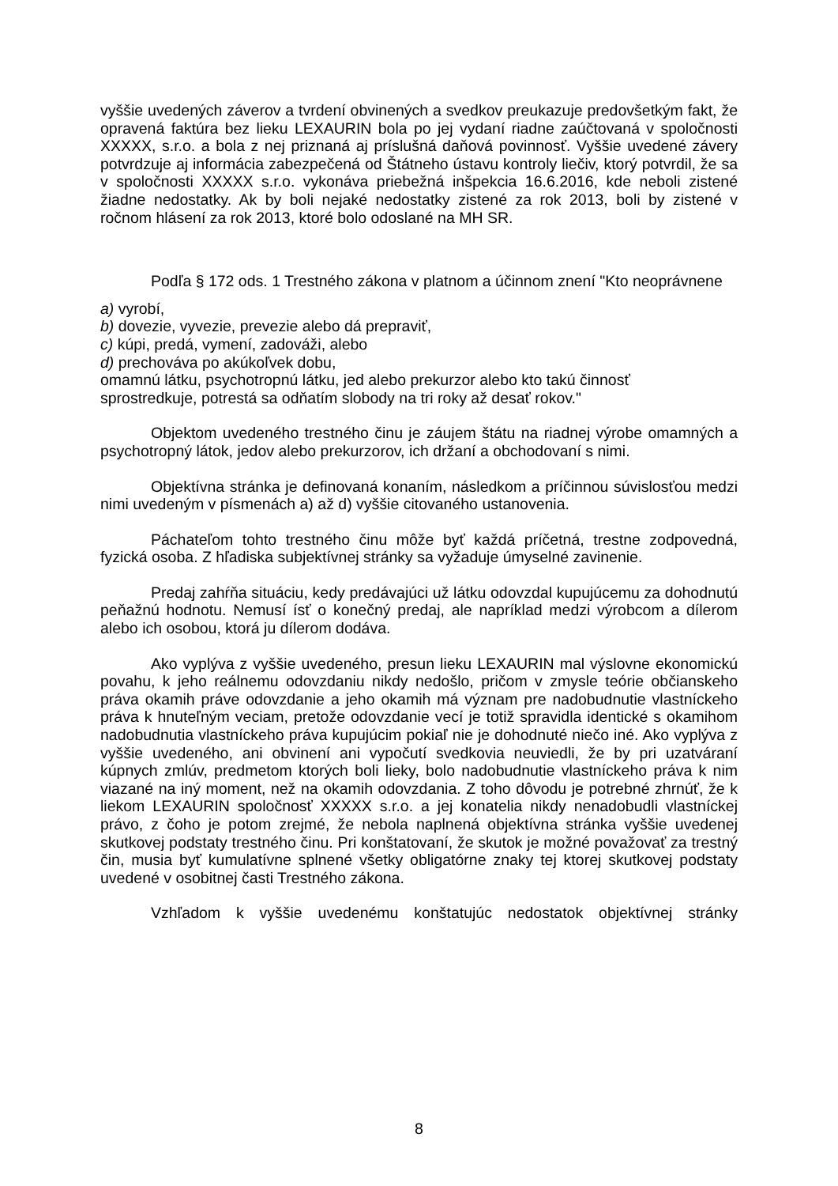vyššie uvedených záverov a tvrdení obvinených a svedkov preukazuje predovšetkým fakt, že opravená faktúra bez lieku LEXAURIN bola po jej vydaní riadne zaúčtovaná v spoločnosti XXXXX, s.r.o. a bola z nej priznaná aj príslušná daňová povinnosť. Vyššie uvedené závery potvrdzuje aj informácia zabezpečená od Štátneho ústavu kontroly liečiv, ktorý potvrdil, že sa v spoločnosti XXXXX s.r.o. vykonáva priebežná inšpekcia 16.6.2016, kde neboli zistené žiadne nedostatky. Ak by boli nejaké nedostatky zistené za rok 2013, boli by zistené v ročnom hlásení za rok 2013, ktoré bolo odoslané na MH SR.
Podľa § 172 ods. 1 Trestného zákona v platnom a účinnom znení "Kto neoprávnene
a) vyrobí,
b) dovezie, vyvezie, prevezie alebo dá prepraviť,
c) kúpi, predá, vymení, zadováži, alebo
d) prechováva po akúkoľvek dobu,
omamnú látku, psychotropnú látku, jed alebo prekurzor alebo kto takú činnosť
sprostredkuje, potrestá sa odňatím slobody na tri roky až desať rokov."
Objektom uvedeného trestného činu je záujem štátu na riadnej výrobe omamných a psychotropný látok, jedov alebo prekurzorov, ich držaní a obchodovaní s nimi.
Objektívna stránka je definovaná konaním, následkom a príčinnou súvislosťou medzi nimi uvedeným v písmenách a) až d) vyššie citovaného ustanovenia.
Páchateľom tohto trestného činu môže byť každá príčetná, trestne zodpovedná, fyzická osoba. Z hľadiska subjektívnej stránky sa vyžaduje úmyselné zavinenie.
Predaj zahŕňa situáciu, kedy predávajúci už látku odovzdal kupujúcemu za dohodnutú peňažnú hodnotu. Nemusí ísť o konečný predaj, ale napríklad medzi výrobcom a dílerom alebo ich osobou, ktorá ju dílerom dodáva.
Ako vyplýva z vyššie uvedeného, presun lieku LEXAURIN mal výslovne ekonomickú povahu, k jeho reálnemu odovzdaniu nikdy nedošlo, pričom v zmysle teórie občianskeho práva okamih práve odovzdanie a jeho okamih má význam pre nadobudnutie vlastníckeho práva k hnuteľným veciam, pretože odovzdanie vecí je totiž spravidla identické s okamihom nadobudnutia vlastníckeho práva kupujúcim pokiaľ nie je dohodnuté niečo iné. Ako vyplýva z vyššie uvedeného, ani obvinení ani vypočutí svedkovia neuviedli, že by pri uzatváraní kúpnych zmlúv, predmetom ktorých boli lieky, bolo nadobudnutie vlastníckeho práva k nim viazané na iný moment, než na okamih odovzdania. Z toho dôvodu je potrebné zhrnúť, že k liekom LEXAURIN spoločnosť XXXXX s.r.o. a jej konatelia nikdy nenadobudli vlastníckej právo, z čoho je potom zrejmé, že nebola naplnená objektívna stránka vyššie uvedenej skutkovej podstaty trestného činu. Pri konštatovaní, že skutok je možné považovať za trestný čin, musia byť kumulatívne splnené všetky obligatórne znaky tej ktorej skutkovej podstaty uvedené v osobitnej časti Trestného zákona.
Vzhľadom k vyššie uvedenému konštatujúc nedostatok objektívnej stránky
8